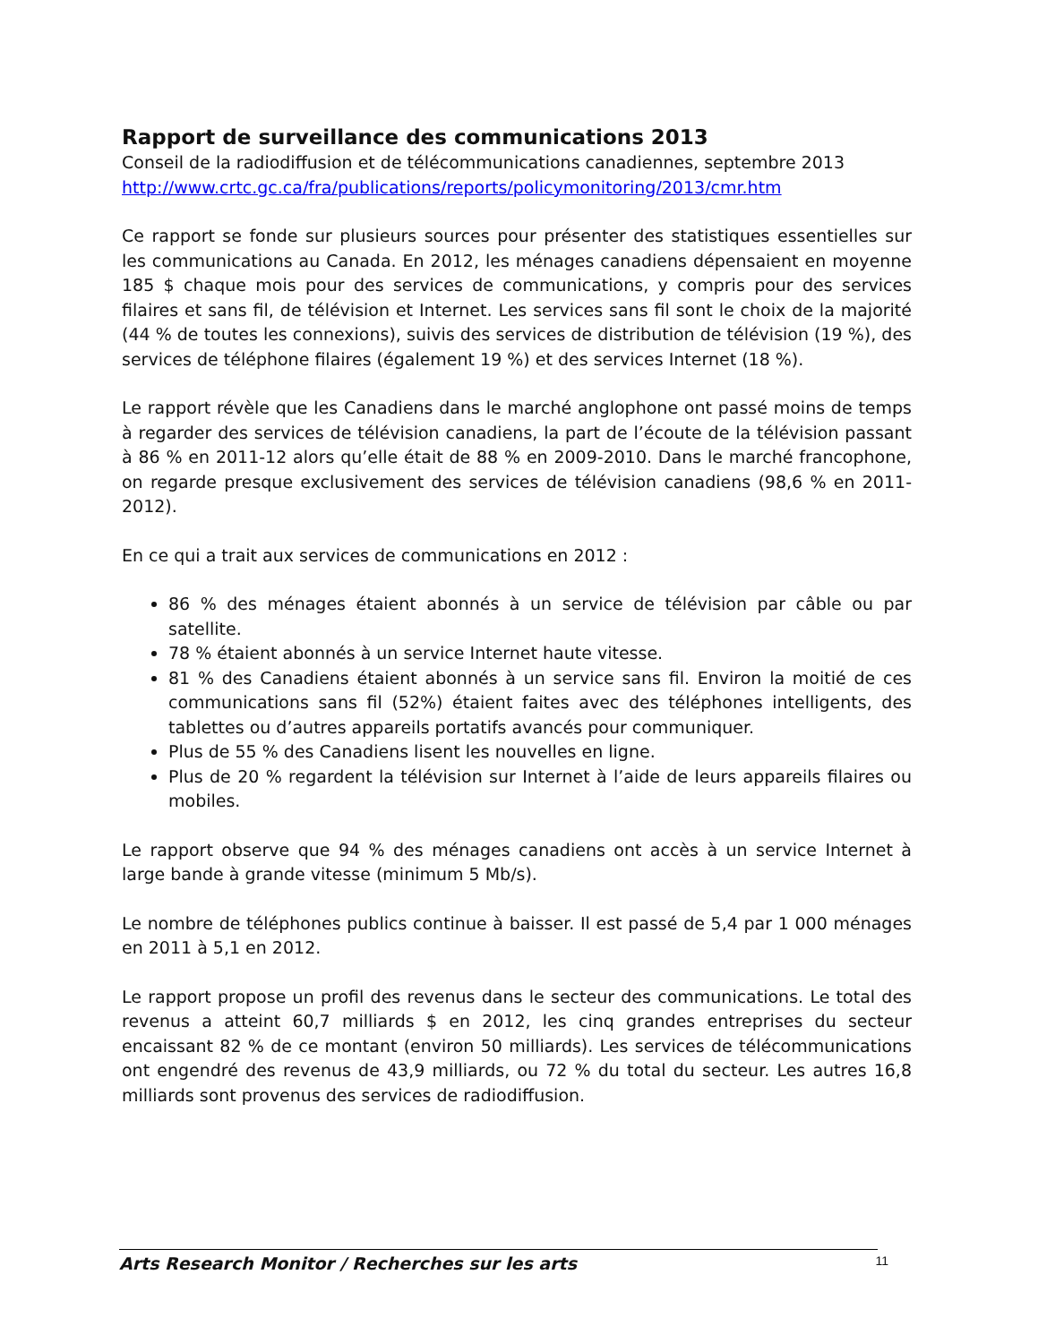Rapport de surveillance des communications 2013
Conseil de la radiodiffusion et de télécommunications canadiennes, septembre 2013
http://www.crtc.gc.ca/fra/publications/reports/policymonitoring/2013/cmr.htm
Ce rapport se fonde sur plusieurs sources pour présenter des statistiques essentielles sur les communications au Canada. En 2012, les ménages canadiens dépensaient en moyenne 185 $ chaque mois pour des services de communications, y compris pour des services filaires et sans fil, de télévision et Internet. Les services sans fil sont le choix de la majorité (44 % de toutes les connexions), suivis des services de distribution de télévision (19 %), des services de téléphone filaires (également 19 %) et des services Internet (18 %).
Le rapport révèle que les Canadiens dans le marché anglophone ont passé moins de temps à regarder des services de télévision canadiens, la part de l’écoute de la télévision passant à 86 % en 2011-12 alors qu’elle était de 88 % en 2009-2010. Dans le marché francophone, on regarde presque exclusivement des services de télévision canadiens (98,6 % en 2011-2012).
En ce qui a trait aux services de communications en 2012 :
86 % des ménages étaient abonnés à un service de télévision par câble ou par satellite.
78 % étaient abonnés à un service Internet haute vitesse.
81 % des Canadiens étaient abonnés à un service sans fil. Environ la moitié de ces communications sans fil (52%) étaient faites avec des téléphones intelligents, des tablettes ou d’autres appareils portatifs avancés pour communiquer.
Plus de 55 % des Canadiens lisent les nouvelles en ligne.
Plus de 20 % regardent la télévision sur Internet à l’aide de leurs appareils filaires ou mobiles.
Le rapport observe que 94 % des ménages canadiens ont accès à un service Internet à large bande à grande vitesse (minimum 5 Mb/s).
Le nombre de téléphones publics continue à baisser. Il est passé de 5,4 par 1 000 ménages en 2011 à 5,1 en 2012.
Le rapport propose un profil des revenus dans le secteur des communications. Le total des revenus a atteint 60,7 milliards $ en 2012, les cinq grandes entreprises du secteur encaissant 82 % de ce montant (environ 50 milliards). Les services de télécommunications ont engendré des revenus de 43,9 milliards, ou 72 % du total du secteur. Les autres 16,8 milliards sont provenus des services de radiodiffusion.
Arts Research Monitor / Recherches sur les arts 11